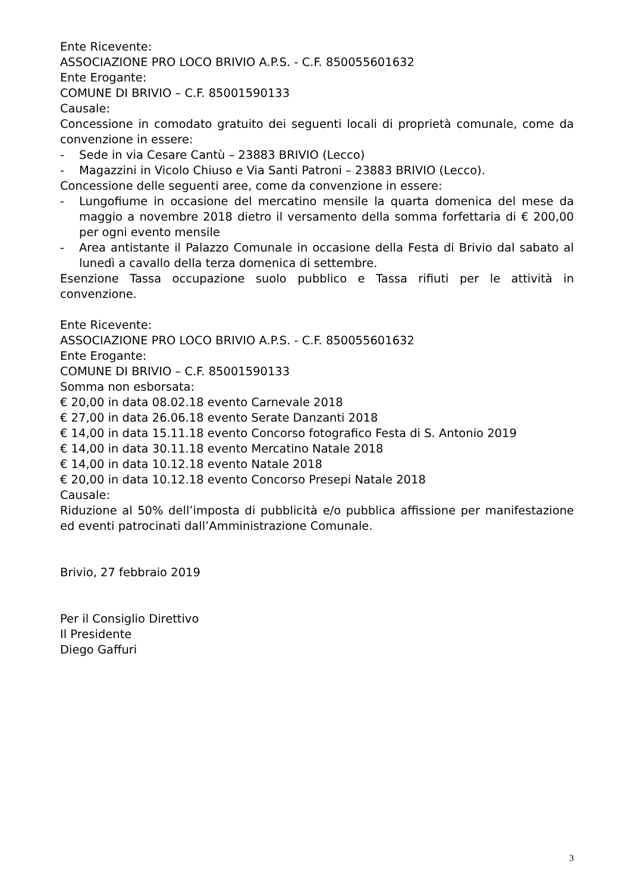Ente Ricevente:
ASSOCIAZIONE PRO LOCO BRIVIO A.P.S. - C.F. 850055601632
Ente Erogante:
COMUNE DI BRIVIO – C.F. 85001590133
Causale:
Concessione in comodato gratuito dei seguenti locali di proprietà comunale, come da convenzione in essere:
- Sede in via Cesare Cantù – 23883 BRIVIO (Lecco)
- Magazzini in Vicolo Chiuso e Via Santi Patroni – 23883 BRIVIO (Lecco).
Concessione delle seguenti aree, come da convenzione in essere:
- Lungofiume in occasione del mercatino mensile la quarta domenica del mese da maggio a novembre 2018 dietro il versamento della somma forfettaria di € 200,00 per ogni evento mensile
- Area antistante il Palazzo Comunale in occasione della Festa di Brivio dal sabato al lunedì a cavallo della terza domenica di settembre.
Esenzione Tassa occupazione suolo pubblico e Tassa rifiuti per le attività in convenzione.
Ente Ricevente:
ASSOCIAZIONE PRO LOCO BRIVIO A.P.S. - C.F. 850055601632
Ente Erogante:
COMUNE DI BRIVIO – C.F. 85001590133
Somma non esborsata:
€ 20,00 in data 08.02.18 evento Carnevale 2018
€ 27,00 in data 26.06.18 evento Serate Danzanti 2018
€ 14,00 in data 15.11.18 evento Concorso fotografico Festa di S. Antonio 2019
€ 14,00 in data 30.11.18 evento Mercatino Natale 2018
€ 14,00 in data 10.12.18 evento Natale 2018
€ 20,00 in data 10.12.18 evento Concorso Presepi Natale 2018
Causale:
Riduzione al 50% dell’imposta di pubblicità e/o pubblica affissione per manifestazione ed eventi patrocinati dall’Amministrazione Comunale.
Brivio, 27 febbraio 2019
Per il Consiglio Direttivo
Il Presidente
Diego Gaffuri
3